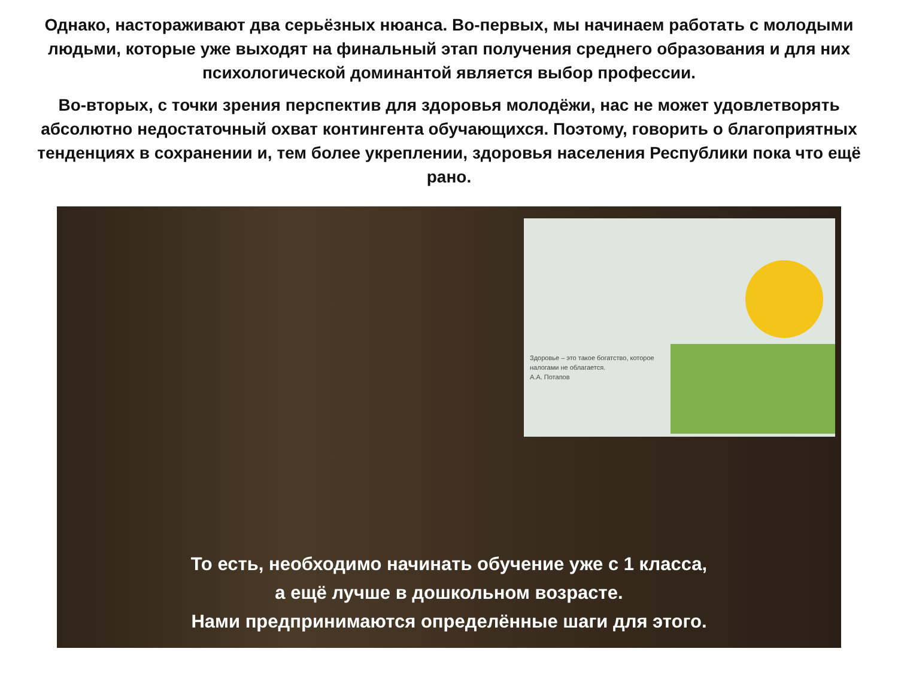Однако, настораживают два серьёзных нюанса. Во-первых, мы начинаем работать с молодыми людьми, которые уже выходят на финальный этап получения среднего образования и для них психологической доминантой является выбор профессии.
Во-вторых, с точки зрения перспектив для здоровья молодёжи, нас не может удовлетворять абсолютно недостаточный охват контингента обучающихся. Поэтому, говорить о благоприятных тенденциях в сохранении и, тем более укреплении, здоровья населения Республики пока что ещё рано.
Здоровье – это такое богатство, которое налогами не облагается.
А.А. Потапов
То есть, необходимо начинать обучение уже с 1 класса,
а ещё лучше в дошкольном возрасте.
Нами предпринимаются определённые шаги для этого.